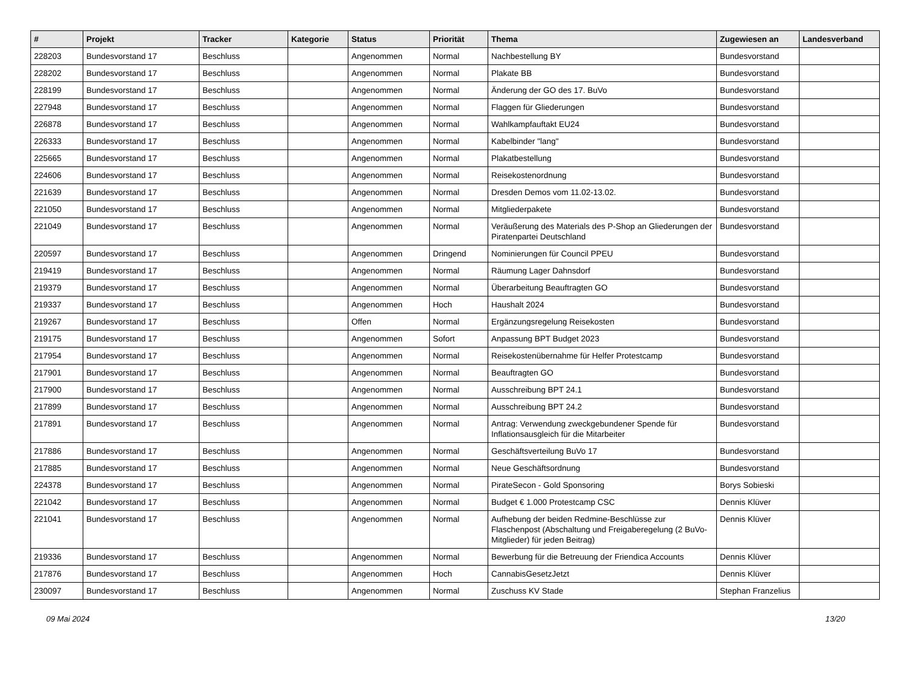| # | Projekt | Tracker | Kategorie | Status | Priorität | Thema | Zugewiesen an | Landesverband |
| --- | --- | --- | --- | --- | --- | --- | --- | --- |
| 228203 | Bundesvorstand 17 | Beschluss | | Angenommen | Normal | Nachbestellung BY | Bundesvorstand | |
| 228202 | Bundesvorstand 17 | Beschluss | | Angenommen | Normal | Plakate BB | Bundesvorstand | |
| 228199 | Bundesvorstand 17 | Beschluss | | Angenommen | Normal | Änderung der GO des 17. BuVo | Bundesvorstand | |
| 227948 | Bundesvorstand 17 | Beschluss | | Angenommen | Normal | Flaggen für Gliederungen | Bundesvorstand | |
| 226878 | Bundesvorstand 17 | Beschluss | | Angenommen | Normal | Wahlkampfauftakt EU24 | Bundesvorstand | |
| 226333 | Bundesvorstand 17 | Beschluss | | Angenommen | Normal | Kabelbinder "lang" | Bundesvorstand | |
| 225665 | Bundesvorstand 17 | Beschluss | | Angenommen | Normal | Plakatbestellung | Bundesvorstand | |
| 224606 | Bundesvorstand 17 | Beschluss | | Angenommen | Normal | Reisekostenordnung | Bundesvorstand | |
| 221639 | Bundesvorstand 17 | Beschluss | | Angenommen | Normal | Dresden Demos vom 11.02-13.02. | Bundesvorstand | |
| 221050 | Bundesvorstand 17 | Beschluss | | Angenommen | Normal | Mitgliederpakete | Bundesvorstand | |
| 221049 | Bundesvorstand 17 | Beschluss | | Angenommen | Normal | Veräußerung des Materials des P-Shop an Gliederungen der Piratenpartei Deutschland | Bundesvorstand | |
| 220597 | Bundesvorstand 17 | Beschluss | | Angenommen | Dringend | Nominierungen für Council PPEU | Bundesvorstand | |
| 219419 | Bundesvorstand 17 | Beschluss | | Angenommen | Normal | Räumung Lager Dahnsdorf | Bundesvorstand | |
| 219379 | Bundesvorstand 17 | Beschluss | | Angenommen | Normal | Überarbeitung Beauftragten GO | Bundesvorstand | |
| 219337 | Bundesvorstand 17 | Beschluss | | Angenommen | Hoch | Haushalt 2024 | Bundesvorstand | |
| 219267 | Bundesvorstand 17 | Beschluss | | Offen | Normal | Ergänzungsregelung Reisekosten | Bundesvorstand | |
| 219175 | Bundesvorstand 17 | Beschluss | | Angenommen | Sofort | Anpassung BPT Budget 2023 | Bundesvorstand | |
| 217954 | Bundesvorstand 17 | Beschluss | | Angenommen | Normal | Reisekostenübernahme für Helfer Protestcamp | Bundesvorstand | |
| 217901 | Bundesvorstand 17 | Beschluss | | Angenommen | Normal | Beauftragten GO | Bundesvorstand | |
| 217900 | Bundesvorstand 17 | Beschluss | | Angenommen | Normal | Ausschreibung BPT 24.1 | Bundesvorstand | |
| 217899 | Bundesvorstand 17 | Beschluss | | Angenommen | Normal | Ausschreibung BPT 24.2 | Bundesvorstand | |
| 217891 | Bundesvorstand 17 | Beschluss | | Angenommen | Normal | Antrag: Verwendung zweckgebundener Spende für Inflationsausgleich für die Mitarbeiter | Bundesvorstand | |
| 217886 | Bundesvorstand 17 | Beschluss | | Angenommen | Normal | Geschäftsverteilung BuVo 17 | Bundesvorstand | |
| 217885 | Bundesvorstand 17 | Beschluss | | Angenommen | Normal | Neue Geschäftsordnung | Bundesvorstand | |
| 224378 | Bundesvorstand 17 | Beschluss | | Angenommen | Normal | PirateSecon - Gold Sponsoring | Borys Sobieski | |
| 221042 | Bundesvorstand 17 | Beschluss | | Angenommen | Normal | Budget € 1.000 Protestcamp CSC | Dennis Klüver | |
| 221041 | Bundesvorstand 17 | Beschluss | | Angenommen | Normal | Aufhebung der beiden Redmine-Beschlüsse zur Flaschenpost (Abschaltung und Freigaberegelung (2 BuVo-Mitglieder) für jeden Beitrag) | Dennis Klüver | |
| 219336 | Bundesvorstand 17 | Beschluss | | Angenommen | Normal | Bewerbung für die Betreuung der Friendica Accounts | Dennis Klüver | |
| 217876 | Bundesvorstand 17 | Beschluss | | Angenommen | Hoch | CannabisGesetzJetzt | Dennis Klüver | |
| 230097 | Bundesvorstand 17 | Beschluss | | Angenommen | Normal | Zuschuss KV Stade | Stephan Franzelius | |
09 Mai 2024 13/20